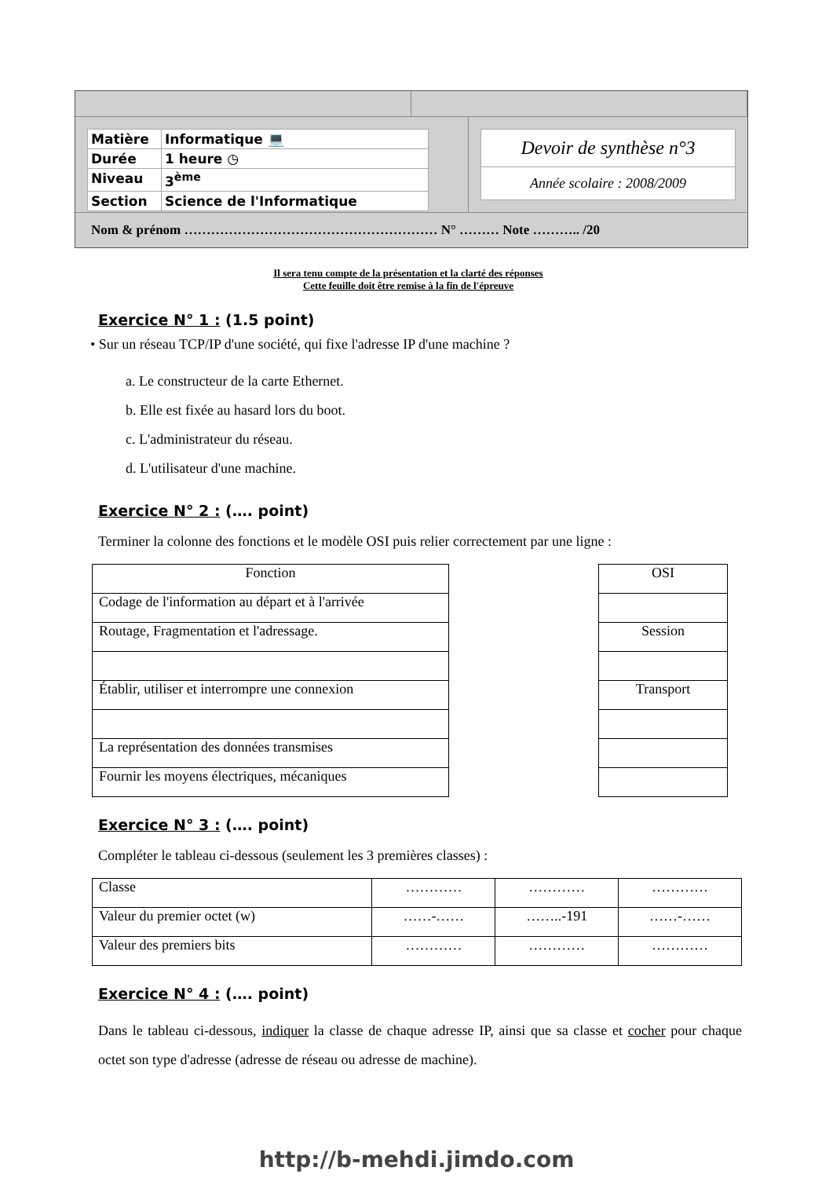| Matière | Informatique 💻 |
| Durée | 1 heure ◷ |
| Niveau | 3<sup>ème</sup> |
| Section | Science de l'Informatique |
Devoir de synthèse n°3
Année scolaire : 2008/2009
Nom & prénom ………………………………………………… N° ……… Note ……….. /20
Il sera tenu compte de la présentation et la clarté des réponses
Cette feuille doit être remise à la fin de l'épreuve
Exercice N° 1 : (1.5 point)
• Sur un réseau TCP/IP d'une société, qui fixe l'adresse IP d'une machine ?
a. Le constructeur de la carte Ethernet.
b. Elle est fixée au hasard lors du boot.
c. L'administrateur du réseau.
d. L'utilisateur d'une machine.
Exercice N° 2 : (…. point)
Terminer la colonne des fonctions et le modèle OSI puis relier correctement par une ligne :
| Fonction |
| Codage de l'information au départ et à l'arrivée |
| Routage, Fragmentation et l'adressage. |
| Établir, utiliser et interrompre une connexion |
| La représentation des données transmises |
| Fournir les moyens électriques, mécaniques |
| OSI |
| Session |
| Transport |
Exercice N° 3 : (…. point)
Compléter le tableau ci-dessous (seulement les 3 premières classes) :
| Classe | ………… | ………… | ………… |
| Valeur du premier octet (w) | ……-…… | ……..-191 | ……-…… |
| Valeur des premiers bits | ………… | ………… | ………… |
Exercice N° 4 : (…. point)
Dans le tableau ci-dessous, indiquer la classe de chaque adresse IP, ainsi que sa classe et cocher pour chaque octet son type d'adresse (adresse de réseau ou adresse de machine).
http://b-mehdi.jimdo.com